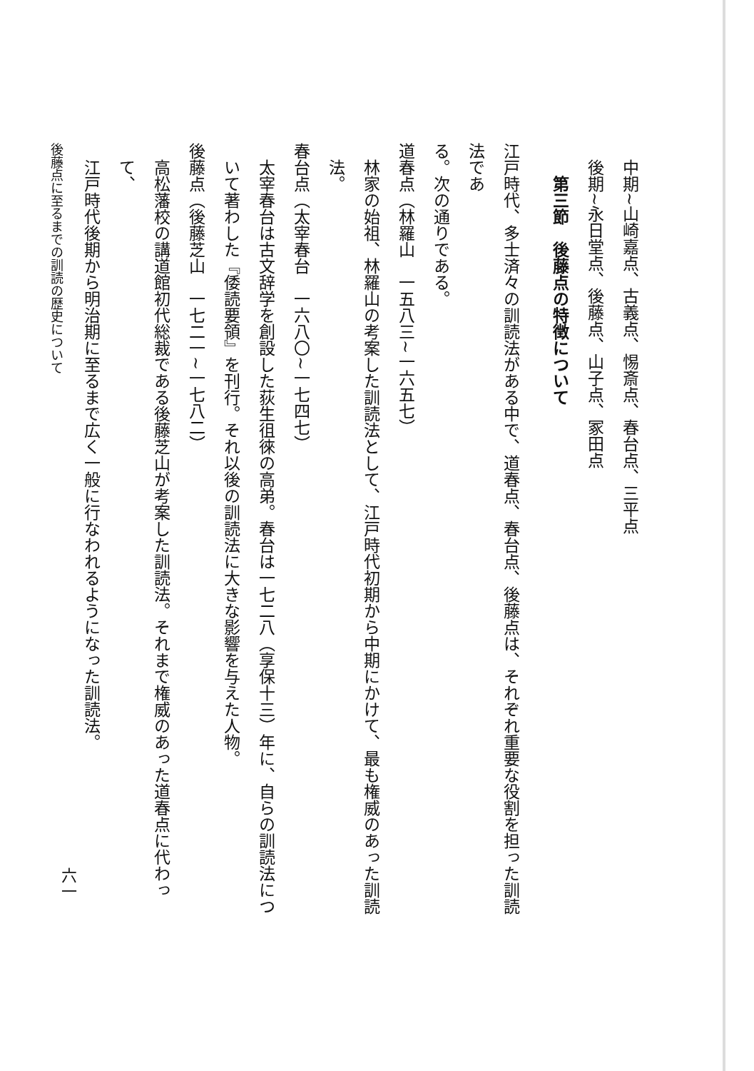中期~山崎嘉点、古義点、惕斎点、春台点、三平点
後期~永日堂点、後藤点、山子点、冢田点
第三節　後藤点の特徴について
江戸時代、多士済々の訓読法がある中で、道春点、春台点、後藤点は、それぞれ重要な役割を担った訓読法であ
る。次の通りである。
道春点（林羅山　一五八三~一六五七）
林家の始祖、林羅山の考案した訓読法として、江戸時代初期から中期にかけて、最も権威のあった訓読
法。
春台点（太宰春台　一六八〇~一七四七）
太宰春台は古文辞学を創設した荻生徂徠の高弟。春台は一七二八（享保十三）年に、自らの訓読法につ
いて著わした『倭読要領』を刊行。それ以後の訓読法に大きな影響を与えた人物。
後藤点（後藤芝山　一七二一~一七八二）
高松藩校の講道館初代総裁である後藤芝山が考案した訓読法。それまで権威のあった道春点に代わって、
江戸時代後期から明治期に至るまで広く一般に行なわれるようになった訓読法。
後藤点に至るまでの訓読の歴史について
六一